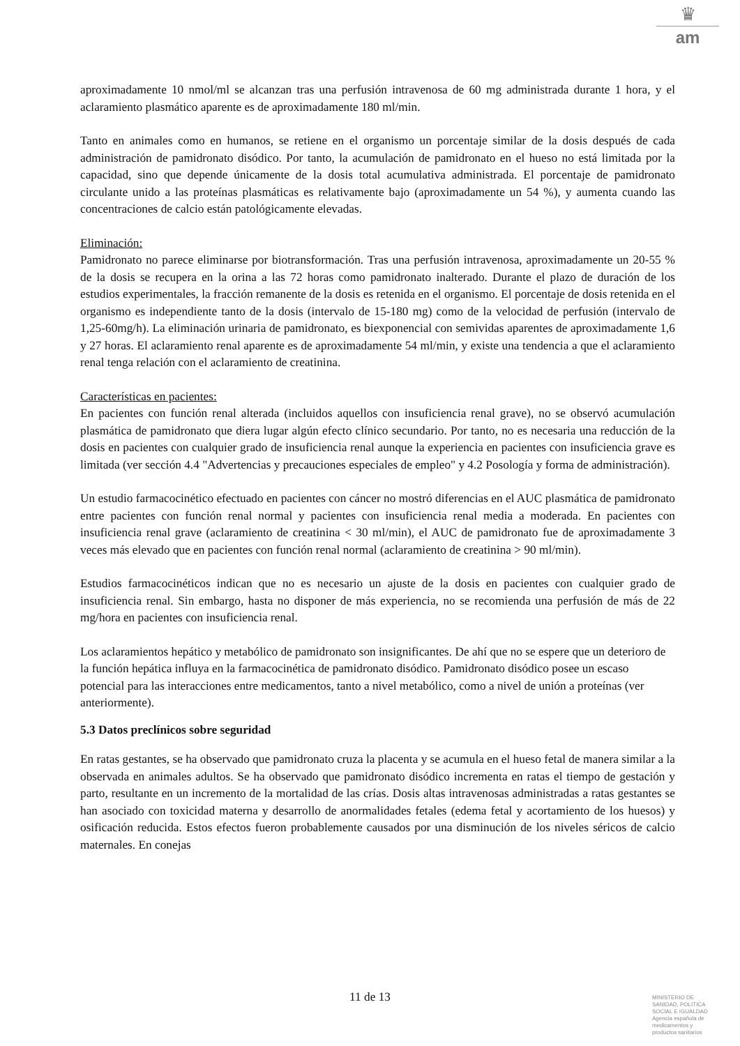♛
am
aproximadamente 10 nmol/ml se alcanzan tras una perfusión intravenosa de 60 mg administrada durante 1 hora, y el aclaramiento plasmático aparente es de aproximadamente 180 ml/min.
Tanto en animales como en humanos, se retiene en el organismo un porcentaje similar de la dosis después de cada administración de pamidronato disódico. Por tanto, la acumulación de pamidronato en el hueso no está limitada por la capacidad, sino que depende únicamente de la dosis total acumulativa administrada. El porcentaje de pamidronato circulante unido a las proteínas plasmáticas es relativamente bajo (aproximadamente un 54 %), y aumenta cuando las concentraciones de calcio están patológicamente elevadas.
Eliminación:
Pamidronato no parece eliminarse por biotransformación. Tras una perfusión intravenosa, aproximadamente un 20-55 % de la dosis se recupera en la orina a las 72 horas como pamidronato inalterado. Durante el plazo de duración de los estudios experimentales, la fracción remanente de la dosis es retenida en el organismo. El porcentaje de dosis retenida en el organismo es independiente tanto de la dosis (intervalo de 15-180 mg) como de la velocidad de perfusión (intervalo de 1,25-60mg/h). La eliminación urinaria de pamidronato, es biexponencial con semividas aparentes de aproximadamente 1,6 y 27 horas. El aclaramiento renal aparente es de aproximadamente 54 ml/min, y existe una tendencia a que el aclaramiento renal tenga relación con el aclaramiento de creatinina.
Características en pacientes:
En pacientes con función renal alterada (incluidos aquellos con insuficiencia renal grave), no se observó acumulación plasmática de pamidronato que diera lugar algún efecto clínico secundario. Por tanto, no es necesaria una reducción de la dosis en pacientes con cualquier grado de insuficiencia renal aunque la experiencia en pacientes con insuficiencia grave es limitada (ver sección 4.4 "Advertencias y precauciones especiales de empleo" y 4.2 Posología y forma de administración).
Un estudio farmacocinético efectuado en pacientes con cáncer no mostró diferencias en el AUC plasmática de pamidronato entre pacientes con función renal normal y pacientes con insuficiencia renal media a moderada. En pacientes con insuficiencia renal grave (aclaramiento de creatinina < 30 ml/min), el AUC de pamidronato fue de aproximadamente 3 veces más elevado que en pacientes con función renal normal (aclaramiento de creatinina > 90 ml/min).
Estudios farmacocinéticos indican que no es necesario un ajuste de la dosis en pacientes con cualquier grado de insuficiencia renal. Sin embargo, hasta no disponer de más experiencia, no se recomienda una perfusión de más de 22 mg/hora en pacientes con insuficiencia renal.
Los aclaramientos hepático y metabólico de pamidronato son insignificantes. De ahí que no se espere que un deterioro de la función hepática influya en la farmacocinética de pamidronato disódico. Pamidronato disódico posee un escaso potencial para las interacciones entre medicamentos, tanto a nivel metabólico, como a nivel de unión a proteínas (ver anteriormente).
5.3 Datos preclínicos sobre seguridad
En ratas gestantes, se ha observado que pamidronato cruza la placenta y se acumula en el hueso fetal de manera similar a la observada en animales adultos. Se ha observado que pamidronato disódico incrementa en ratas el tiempo de gestación y parto, resultante en un incremento de la mortalidad de las crías. Dosis altas intravenosas administradas a ratas gestantes se han asociado con toxicidad materna y desarrollo de anormalidades fetales (edema fetal y acortamiento de los huesos) y osificación reducida. Estos efectos fueron probablemente causados por una disminución de los niveles séricos de calcio maternales. En conejas
11 de 13
MINISTERIO DE
SANIDAD, POLITICA
SOCIAL E IGUALDAD
Agencia española de
medicamentos y
productos sanitarios